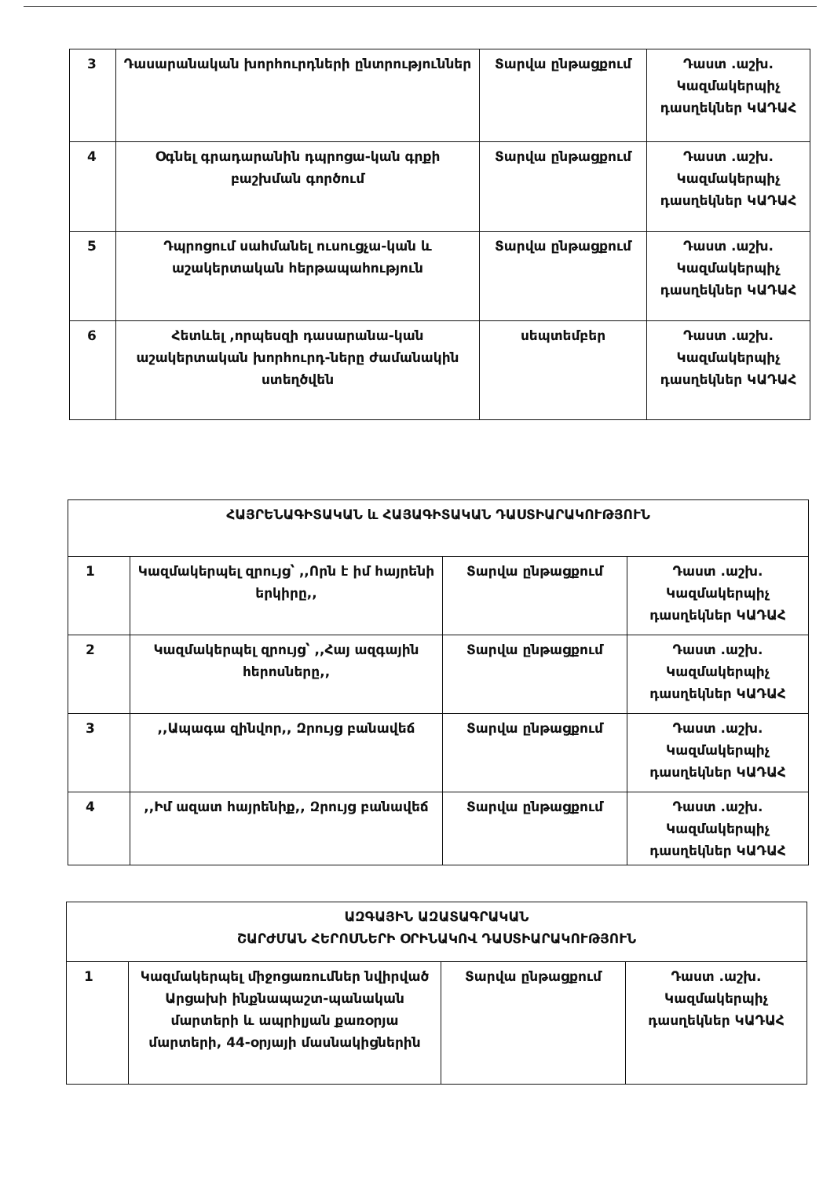| 3 | Դասարանական խորհուրդների ընտրություններ | Տարվա ընթացքում | Դաստ .աշխ. Կազմակերպիչ դասղեկներ ԿԱԴԱՀ |
| 4 | Օգնել գրադարանին դպրոցա-կան գրքի բաշխման գործում | Տարվա ընթացքում | Դաստ .աշխ. Կազմակերպիչ դասղեկներ ԿԱԴԱՀ |
| 5 | Դպրոցում սահմանել ուսուցչա-կան և աշակերտական հերթապահություն | Տարվա ընթացքում | Դաստ .աշխ. Կազմակերպիչ դասղեկներ ԿԱԴԱՀ |
| 6 | Հետևել ,որպեսզի դասարանա-կան աշակերտական խորհուրդ-ները ժամանակին ստեղծվեն | սեպտեմբեր | Դաստ .աշխ. Կազմակերպիչ դասղեկներ ԿԱԴԱՀ |
| ՀԱՅՐԵՆԱԳԻՏԱԿԱՆ և ՀԱՅԱԳԻՏԱԿԱՆ ԴԱՍՏԻԱՐԱԿՈՒԹՅՈՒՆ | | | |
| 1 | Կազմակերպել զրույց՝ ,,Որն է իմ հայրենի երկիրը,, | Տարվա ընթացքում | Դաստ .աշխ. Կազմակերպիչ դասղեկներ ԿԱԴԱՀ |
| 2 | Կազմակերպել զրույց՝ ,,Հայ ազգային հերոսները,, | Տարվա ընթացքում | Դաստ .աշխ. Կազմակերպիչ դասղեկներ ԿԱԴԱՀ |
| 3 | ,,Ապագա զինվոր,, Զրույց բանավեճ | Տարվա ընթացքում | Դաստ .աշխ. Կազմակերպիչ դասղեկներ ԿԱԴԱՀ |
| 4 | ,,Իմ ազատ հայրենիք,, Զրույց բանավեճ | Տարվա ընթացքում | Դաստ .աշխ. Կազմակերպիչ դասղեկներ ԿԱԴԱՀ |
| ԱԶԳԱՅԻՆ ԱԶԱՏԱԳՐԱԿԱՆ ՇԱՐԺՄԱՆ ՀԵՐՈՍՆԵՐԻ ՕՐԻՆԱԿՈՎ ԴԱՍՏԻԱՐԱԿՈՒԹՅՈՒՆ | | | |
| 1 | Կազմակերպել միջոցառումներ նվիրված Արցախի ինքնապաշտ-պանական մարտերի և ապրիլյան քառօրյա մարտերի, 44-օրյայի մասնակիցներին | Տարվա ընթացքում | Դաստ .աշխ. Կազմակերպիչ դասղեկներ ԿԱԴԱՀ |